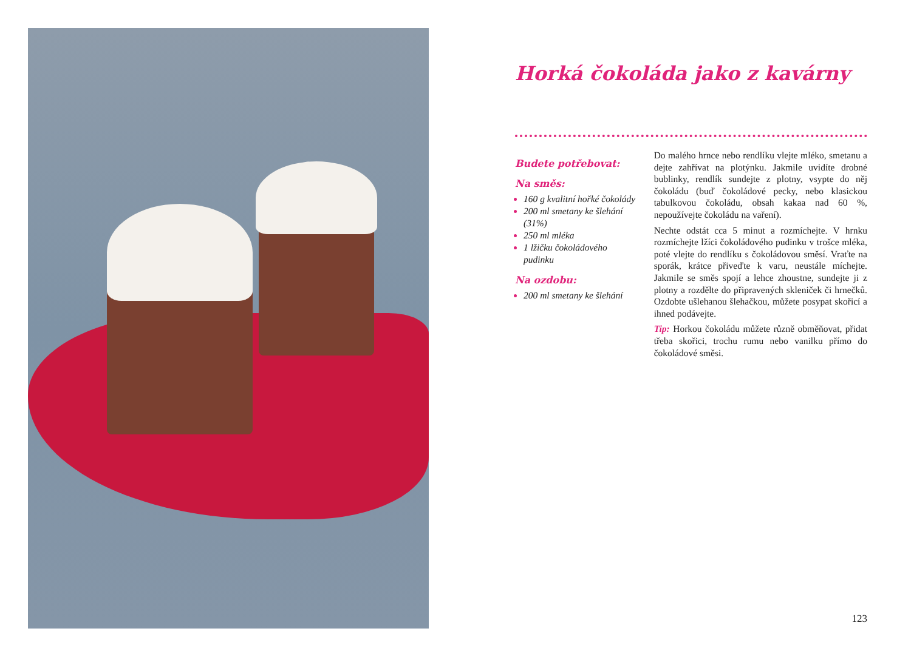Horká čokoláda jako z kavárny
Budete potřebovat:
Na směs:
160 g kvalitní hořké čokolády
200 ml smetany ke šlehání (31%)
250 ml mléka
1 lžičku čokoládového pudinku
Na ozdobu:
200 ml smetany ke šlehání
Do malého hrnce nebo rendlíku vlejte mléko, smetanu a dejte zahřívat na plotýnku. Jakmile uvidíte drobné bublinky, rendlík sundejte z plotny, vsypte do něj čokoládu (buď čokoládové pecky, nebo klasickou tabulkovou čokoládu, obsah kakaa nad 60 %, nepoužívejte čokoládu na vaření).
Nechte odstát cca 5 minut a rozmíchejte. V hrnku rozmíchejte lžíci čokoládového pudinku v trošce mléka, poté vlejte do rendlíku s čokoládovou směsí. Vraťte na sporák, krátce přiveďte k varu, neustále míchejte. Jakmile se směs spojí a lehce zhoustne, sundejte ji z plotny a rozdělte do připravených skleniček či hrnečků. Ozdobte ušlehanou šlehačkou, můžete posypat skořicí a ihned podávejte.
Tip: Horkou čokoládu můžete různě obměňovat, přidat třeba skořici, trochu rumu nebo vanilku přímo do čokoládové směsi.
123